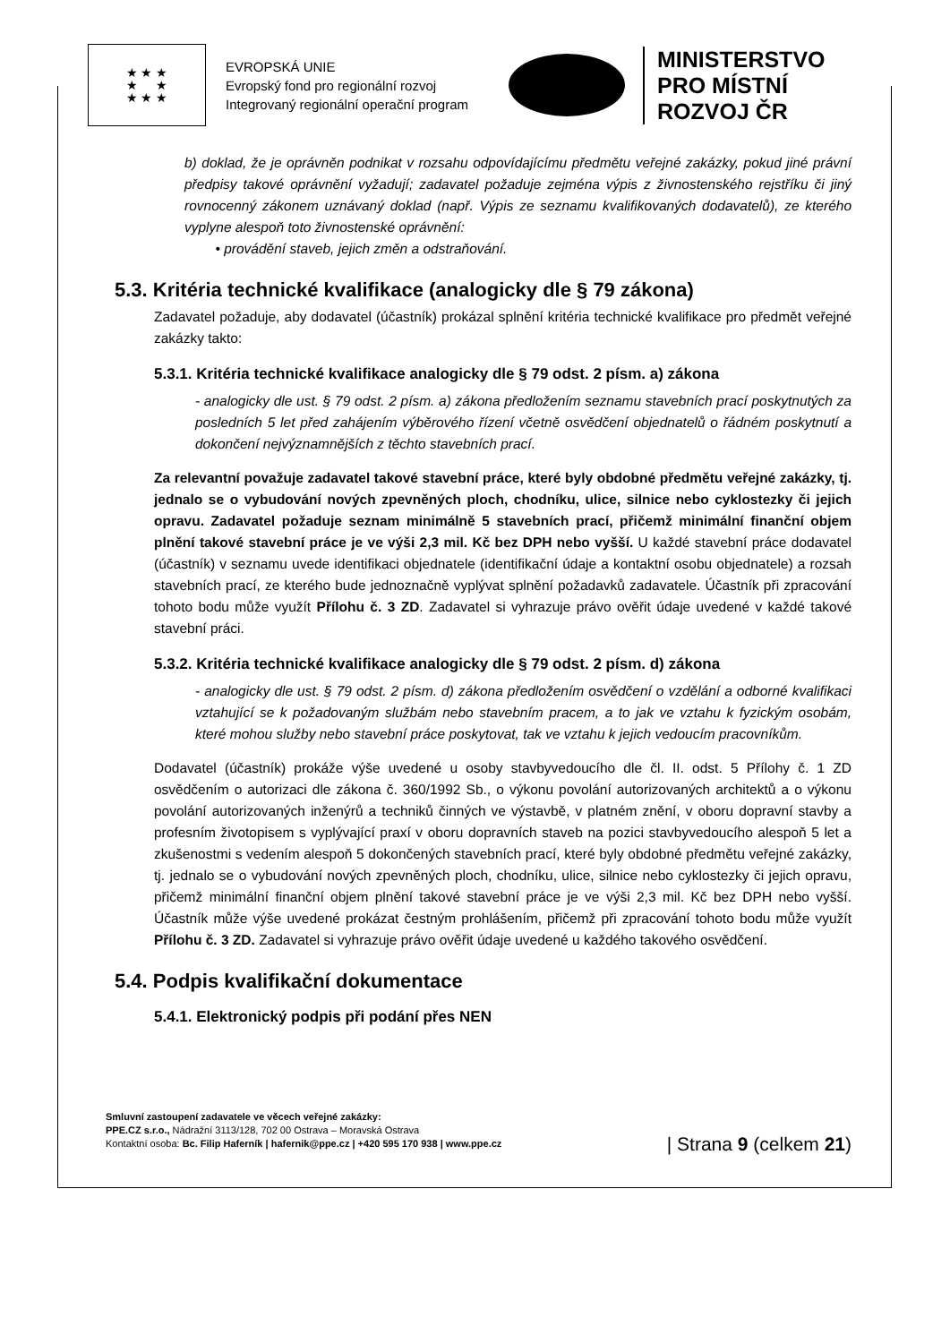★ ★ ★
★ ★
★ ★ ★
EVROPSKÁ UNIE
Evropský fond pro regionální rozvoj
Integrovaný regionální operační program
MINISTERSTVO
PRO MÍSTNÍ
ROZVOJ ČR
b) doklad, že je oprávněn podnikat v rozsahu odpovídajícímu předmětu veřejné zakázky, pokud jiné právní předpisy takové oprávnění vyžadují; zadavatel požaduje zejména výpis z živnostenského rejstříku či jiný rovnocenný zákonem uznávaný doklad (např. Výpis ze seznamu kvalifikovaných dodavatelů), ze kterého vyplyne alespoň toto živnostenské oprávnění:
• provádění staveb, jejich změn a odstraňování.
5.3. Kritéria technické kvalifikace (analogicky dle § 79 zákona)
Zadavatel požaduje, aby dodavatel (účastník) prokázal splnění kritéria technické kvalifikace pro předmět veřejné zakázky takto:
5.3.1. Kritéria technické kvalifikace analogicky dle § 79 odst. 2 písm. a) zákona
- analogicky dle ust. § 79 odst. 2 písm. a) zákona předložením seznamu stavebních prací poskytnutých za posledních 5 let před zahájením výběrového řízení včetně osvědčení objednatelů o řádném poskytnutí a dokončení nejvýznamnějších z těchto stavebních prací.
Za relevantní považuje zadavatel takové stavební práce, které byly obdobné předmětu veřejné zakázky, tj. jednalo se o vybudování nových zpevněných ploch, chodníku, ulice, silnice nebo cyklostezky či jejich opravu. Zadavatel požaduje seznam minimálně 5 stavebních prací, přičemž minimální finanční objem plnění takové stavební práce je ve výši 2,3 mil. Kč bez DPH nebo vyšší. U každé stavební práce dodavatel (účastník) v seznamu uvede identifikaci objednatele (identifikační údaje a kontaktní osobu objednatele) a rozsah stavebních prací, ze kterého bude jednoznačně vyplývat splnění požadavků zadavatele. Účastník při zpracování tohoto bodu může využít Přílohu č. 3 ZD. Zadavatel si vyhrazuje právo ověřit údaje uvedené v každé takové stavební práci.
5.3.2. Kritéria technické kvalifikace analogicky dle § 79 odst. 2 písm. d) zákona
- analogicky dle ust. § 79 odst. 2 písm. d) zákona předložením osvědčení o vzdělání a odborné kvalifikaci vztahující se k požadovaným službám nebo stavebním pracem, a to jak ve vztahu k fyzickým osobám, které mohou služby nebo stavební práce poskytovat, tak ve vztahu k jejich vedoucím pracovníkům.
Dodavatel (účastník) prokáže výše uvedené u osoby stavbyvedoucího dle čl. II. odst. 5 Přílohy č. 1 ZD osvědčením o autorizaci dle zákona č. 360/1992 Sb., o výkonu povolání autorizovaných architektů a o výkonu povolání autorizovaných inženýrů a techniků činných ve výstavbě, v platném znění, v oboru dopravní stavby a profesním životopisem s vyplývající praxí v oboru dopravních staveb na pozici stavbyvedoucího alespoň 5 let a zkušenostmi s vedením alespoň 5 dokončených stavebních prací, které byly obdobné předmětu veřejné zakázky, tj. jednalo se o vybudování nových zpevněných ploch, chodníku, ulice, silnice nebo cyklostezky či jejich opravu, přičemž minimální finanční objem plnění takové stavební práce je ve výši 2,3 mil. Kč bez DPH nebo vyšší. Účastník může výše uvedené prokázat čestným prohlášením, přičemž při zpracování tohoto bodu může využít Přílohu č. 3 ZD. Zadavatel si vyhrazuje právo ověřit údaje uvedené u každého takového osvědčení.
5.4. Podpis kvalifikační dokumentace
5.4.1. Elektronický podpis při podání přes NEN
Smluvní zastoupení zadavatele ve věcech veřejné zakázky:
PPE.CZ s.r.o., Nádražní 3113/128, 702 00 Ostrava – Moravská Ostrava
Kontaktní osoba: Bc. Filip Haferník | hafernik@ppe.cz | +420 595 170 938 | www.ppe.cz
| Strana 9 (celkem 21)